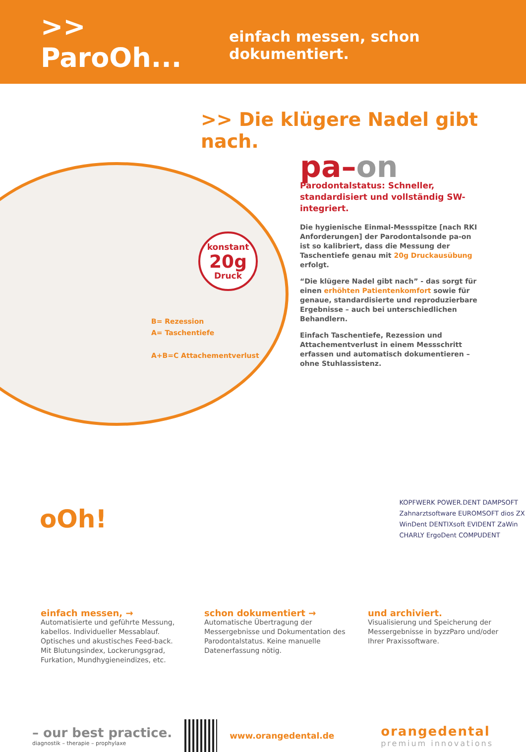>> ParoOh... einfach messen, schon dokumentiert.
>> Die klügere Nadel gibt nach.
konstant
20g
Druck
B= Rezession
A= Taschentiefe
A+B=C Attachementverlust
pa–on
Parodontalstatus: Schneller, standardisiert und vollständig SW-integriert.
Die hygienische Einmal-Messspitze [nach RKI Anforderungen] der Parodontalsonde pa-on ist so kalibriert, dass die Messung der Taschentiefe genau mit 20g Druckausübung erfolgt.
“Die klügere Nadel gibt nach” - das sorgt für einen erhöhten Patientenkomfort sowie für genaue, standardisierte und reproduzierbare Ergebnisse – auch bei unterschiedlichen Behandlern.
Einfach Taschentiefe, Rezession und Attachementverlust in einem Messschritt erfassen und automatisch dokumentieren – ohne Stuhlassistenz.
oOh!
KOPFWERK POWER.DENT DAMPSOFT Zahnarztsoftware EUROMSOFT dios ZX WinDent DENTIXsoft EVIDENT ZaWin CHARLY ErgoDent COMPUDENT
einfach messen, →
Automatisierte und geführte Messung, kabellos. Individueller Messablauf. Optisches und akustisches Feed-back. Mit Blutungsindex, Lockerungsgrad, Furkation, Mundhygieneindizes, etc.
schon dokumentiert →
Automatische Übertragung der Messergebnisse und Dokumentation des Parodontalstatus. Keine manuelle Datenerfassung nötig.
und archiviert.
Visualisierung und Speicherung der Messergebnisse in byzzParo und/oder Ihrer Praxissoftware.
– our best practice.
diagnostik – therapie – prophylaxe
www.orangedental.de
orangedental
premium innovations